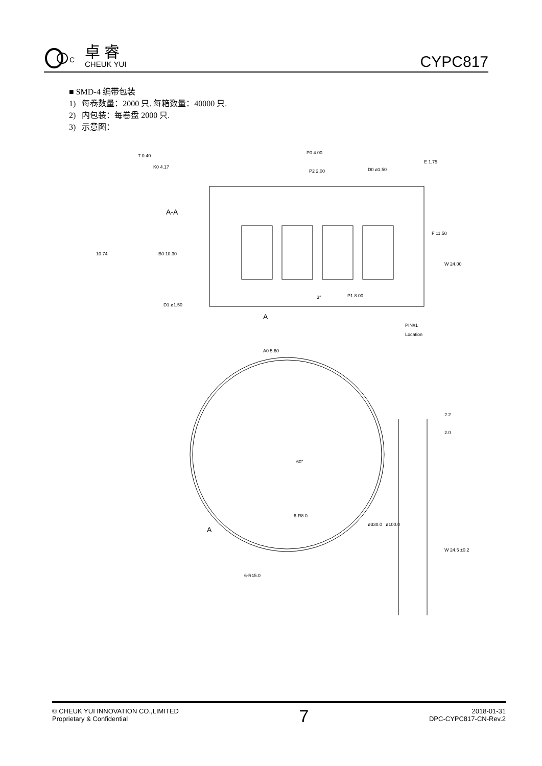C
卓 睿
CHEUK YUI
CYPC817
■ SMD-4 编带包装
1) 每卷数量：2000 只. 每箱数量：40000 只.
2) 内包装：每卷盘 2000 只.
3) 示意图：
T 0.40
K0 4.17
A-A
10.74
B0 10.30
P0 4.00
P2 2.00
D0 ø1.50
E 1.75
F 11.50
W 24.00
3°
P1 8.00
D1 ø1.50
PIN#1
Location
A0 5.60
A
2.2
2.0
60°
6-R8.0
A
6-R15.0
ø330.0
ø100.0
W 24.5 ±0.2
© CHEUK YUI INNOVATION CO.,LIMITED
Proprietary & Confidential
7
2018-01-31
DPC-CYPC817-CN-Rev.2